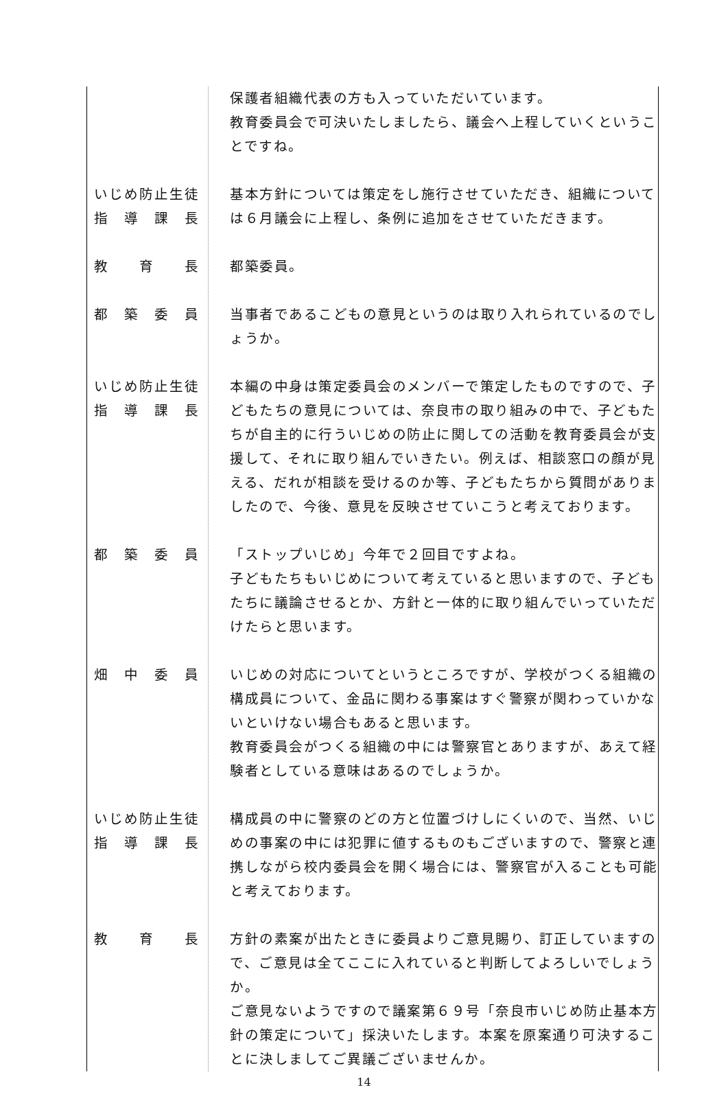保護者組織代表の方も入っていただいています。
教育委員会で可決いたしましたら、議会へ上程していくということですね。
いじめ防止生徒
指　導　課　長
基本方針については策定をし施行させていただき、組織については６月議会に上程し、条例に追加をさせていただきます。
教　　育　　長 都築委員。
都　築　委　員 当事者であるこどもの意見というのは取り入れられているのでしょうか。
いじめ防止生徒
指　導　課　長
本編の中身は策定委員会のメンバーで策定したものですので、子どもたちの意見については、奈良市の取り組みの中で、子どもたちが自主的に行ういじめの防止に関しての活動を教育委員会が支援して、それに取り組んでいきたい。例えば、相談窓口の顔が見える、だれが相談を受けるのか等、子どもたちから質問がありましたので、今後、意見を反映させていこうと考えております。
都　築　委　員 「ストップいじめ」今年で２回目ですよね。
子どもたちもいじめについて考えていると思いますので、子どもたちに議論させるとか、方針と一体的に取り組んでいっていただけたらと思います。
畑　中　委　員 いじめの対応についてというところですが、学校がつくる組織の構成員について、金品に関わる事案はすぐ警察が関わっていかないといけない場合もあると思います。
教育委員会がつくる組織の中には警察官とありますが、あえて経験者としている意味はあるのでしょうか。
いじめ防止生徒
指　導　課　長
構成員の中に警察のどの方と位置づけしにくいので、当然、いじめの事案の中には犯罪に値するものもございますので、警察と連携しながら校内委員会を開く場合には、警察官が入ることも可能と考えております。
教　　育　　長 方針の素案が出たときに委員よりご意見賜り、訂正していますので、ご意見は全てここに入れていると判断してよろしいでしょうか。
ご意見ないようですので議案第６９号「奈良市いじめ防止基本方針の策定について」採決いたします。本案を原案通り可決することに決しましてご異議ございませんか。
14